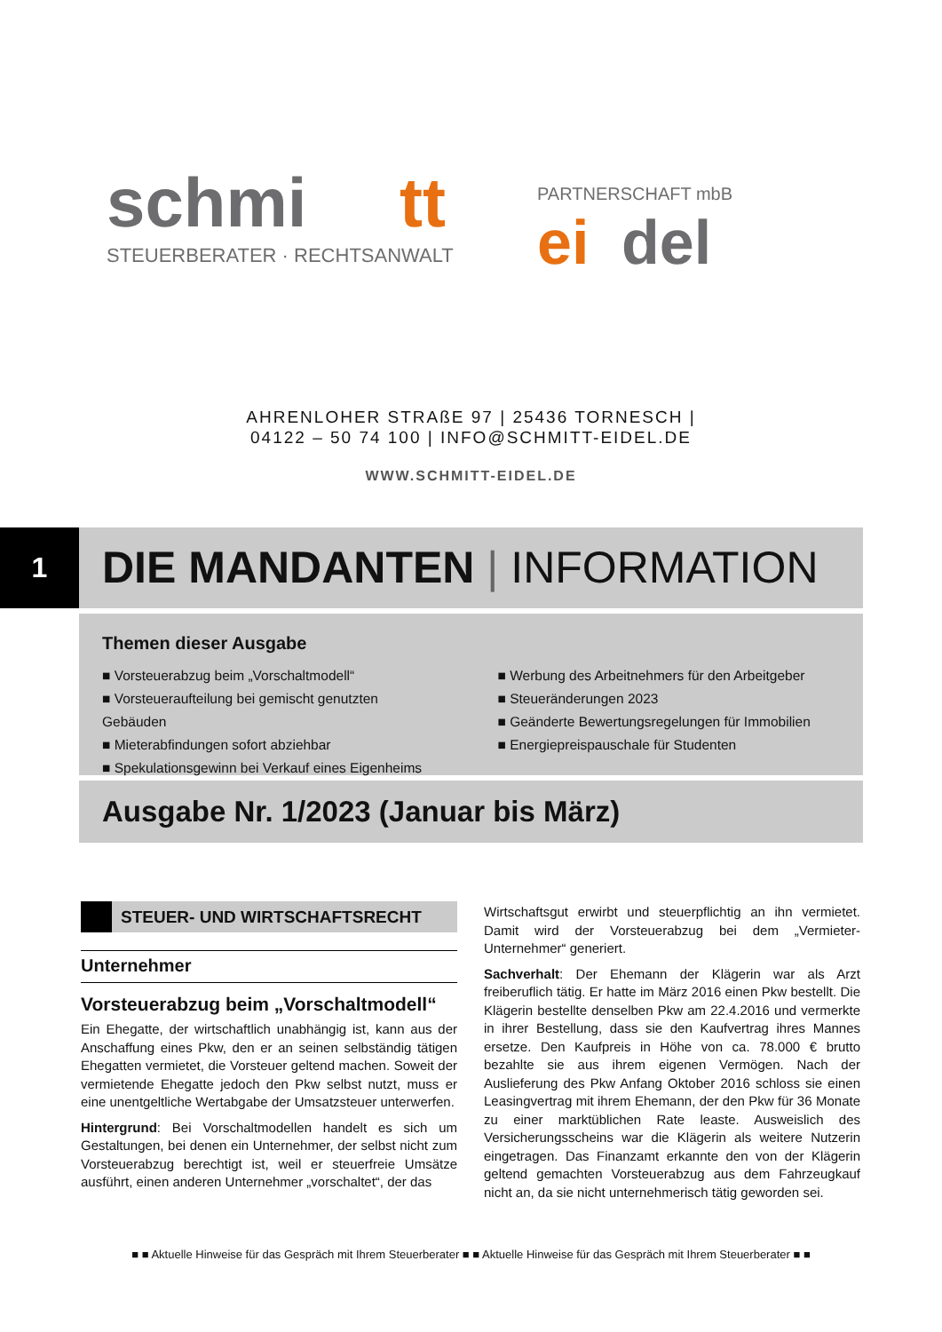schmi
tt
PARTNERSCHAFT mbB
STEUERBERATER · RECHTSANWALT
ei
del
AHRENLOHER STRAßE 97 | 25436 TORNESCH |
04122 – 50 74 100 | INFO@SCHMITT-EIDEL.DE
WWW.SCHMITT-EIDEL.DE
1 DIE MANDANTEN | INFORMATION
Themen dieser Ausgabe
■ Vorsteuerabzug beim „Vorschaltmodell“
■ Vorsteueraufteilung bei gemischt genutzten Gebäuden
■ Mieterabfindungen sofort abziehbar
■ Spekulationsgewinn bei Verkauf eines Eigenheims
■ Werbung des Arbeitnehmers für den Arbeitgeber
■ Steueränderungen 2023
■ Geänderte Bewertungsregelungen für Immobilien
■ Energiepreispauschale für Studenten
Ausgabe Nr. 1/2023 (Januar bis März)
STEUER- UND WIRTSCHAFTSRECHT
Unternehmer
Vorsteuerabzug beim „Vorschaltmodell“
Ein Ehegatte, der wirtschaftlich unabhängig ist, kann aus der Anschaffung eines Pkw, den er an seinen selbständig tätigen Ehegatten vermietet, die Vorsteuer geltend machen. Soweit der vermietende Ehegatte jedoch den Pkw selbst nutzt, muss er eine unentgeltliche Wertabgabe der Umsatzsteuer unterwerfen.
Hintergrund: Bei Vorschaltmodellen handelt es sich um Gestaltungen, bei denen ein Unternehmer, der selbst nicht zum Vorsteuerabzug berechtigt ist, weil er steuerfreie Umsätze ausführt, einen anderen Unternehmer „vorschaltet“, der das
Wirtschaftsgut erwirbt und steuerpflichtig an ihn vermietet. Damit wird der Vorsteuerabzug bei dem „Vermieter-Unternehmer“ generiert.
Sachverhalt: Der Ehemann der Klägerin war als Arzt freiberuflich tätig. Er hatte im März 2016 einen Pkw bestellt. Die Klägerin bestellte denselben Pkw am 22.4.2016 und vermerkte in ihrer Bestellung, dass sie den Kaufvertrag ihres Mannes ersetze. Den Kaufpreis in Höhe von ca. 78.000 € brutto bezahlte sie aus ihrem eigenen Vermögen. Nach der Auslieferung des Pkw Anfang Oktober 2016 schloss sie einen Leasingvertrag mit ihrem Ehemann, der den Pkw für 36 Monate zu einer marktüblichen Rate leaste. Ausweislich des Versicherungsscheins war die Klägerin als weitere Nutzerin eingetragen. Das Finanzamt erkannte den von der Klägerin geltend gemachten Vorsteuerabzug aus dem Fahrzeugkauf nicht an, da sie nicht unternehmerisch tätig geworden sei.
■ ■ Aktuelle Hinweise für das Gespräch mit Ihrem Steuerberater ■ ■ Aktuelle Hinweise für das Gespräch mit Ihrem Steuerberater ■ ■